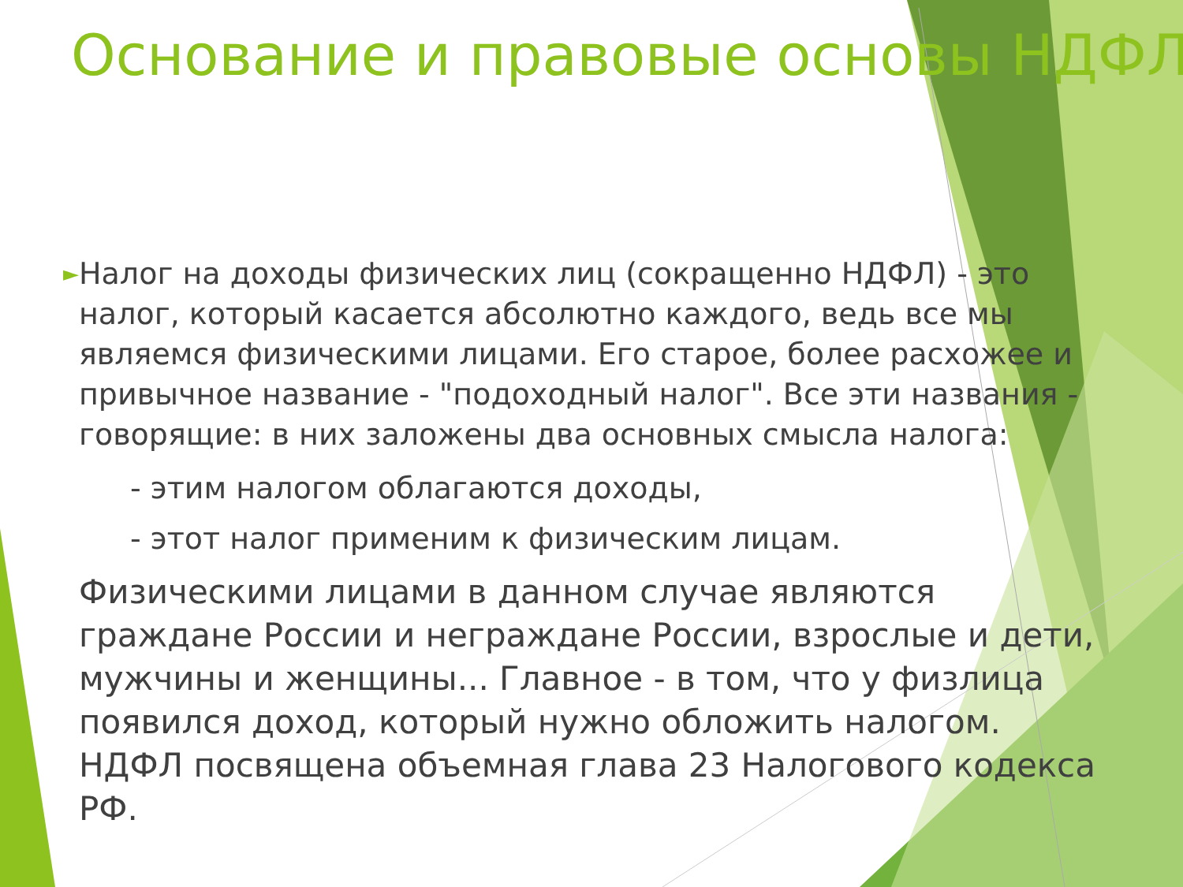Основание и правовые основы НДФЛ
► Налог на доходы физических лиц (сокращенно НДФЛ) - это налог, который касается абсолютно каждого, ведь все мы являемся физическими лицами. Его старое, более расхожее и привычное название - "подоходный налог". Все эти названия - говорящие: в них заложены два основных смысла налога:
- этим налогом облагаются доходы,
- этот налог применим к физическим лицам.
Физическими лицами в данном случае являются граждане России и неграждане России, взрослые и дети, мужчины и женщины... Главное - в том, что у физлица появился доход, который нужно обложить налогом. НДФЛ посвящена объемная глава 23 Налогового кодекса РФ.